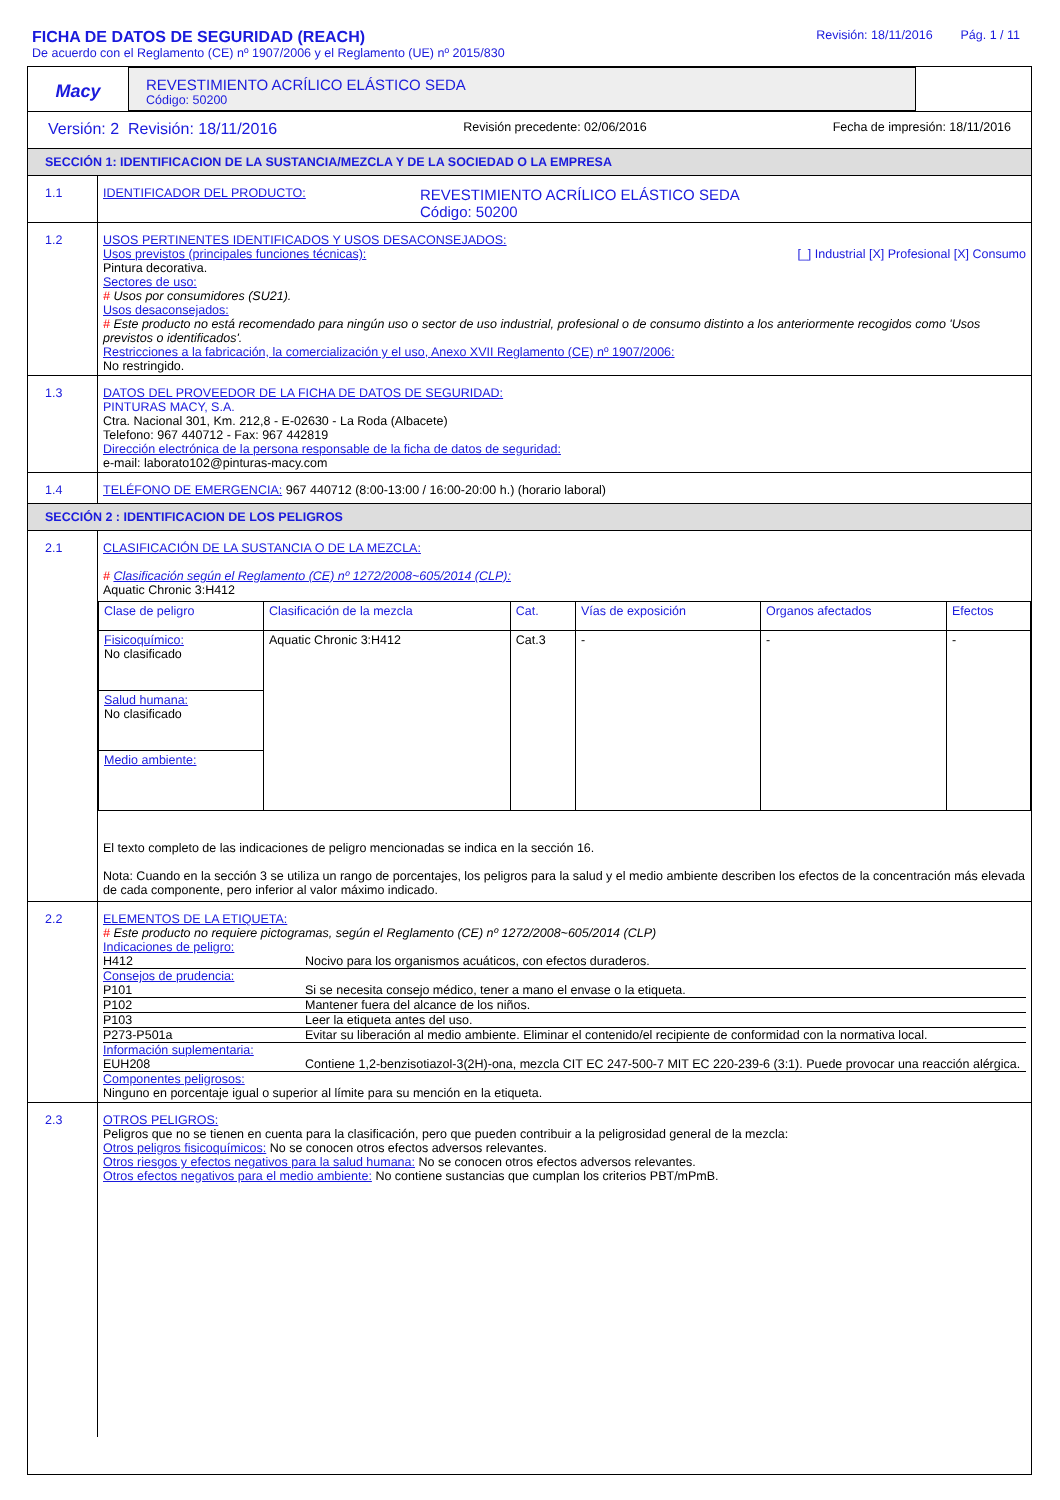FICHA DE DATOS DE SEGURIDAD (REACH) Revisión: 18/11/2016 Pág. 1 / 11
De acuerdo con el Reglamento (CE) nº 1907/2006 y el Reglamento (UE) nº 2015/830
Macy
REVESTIMIENTO ACRÍLICO ELÁSTICO SEDA
Código: 50200
Versión: 2 Revisión: 18/11/2016 Revisión precedente: 02/06/2016 Fecha de impresión: 18/11/2016
SECCIÓN 1: IDENTIFICACION DE LA SUSTANCIA/MEZCLA Y DE LA SOCIEDAD O LA EMPRESA
| 1.1 | IDENTIFICADOR DEL PRODUCTO: REVESTIMIENTO ACRÍLICO ELÁSTICO SEDA Código: 50200 |
| 1.2 | USOS PERTINENTES IDENTIFICADOS Y USOS DESACONSEJADOS: Usos previstos (principales funciones técnicas): [_] Industrial [X] Profesional [X] Consumo Pintura decorativa. Sectores de uso: # Usos por consumidores (SU21). Usos desaconsejados: # Este producto no está recomendado para ningún uso o sector de uso industrial, profesional o de consumo distinto a los anteriormente recogidos como 'Usos previstos o identificados'. Restricciones a la fabricación, la comercialización y el uso, Anexo XVII Reglamento (CE) nº 1907/2006: No restringido. |
| 1.3 | DATOS DEL PROVEEDOR DE LA FICHA DE DATOS DE SEGURIDAD: PINTURAS MACY, S.A. Ctra. Nacional 301, Km. 212,8 - E-02630 - La Roda (Albacete) Telefono: 967 440712 - Fax: 967 442819 Dirección electrónica de la persona responsable de la ficha de datos de seguridad: e-mail: laborato102@pinturas-macy.com |
| 1.4 | TELÉFONO DE EMERGENCIA: 967 440712 (8:00-13:00 / 16:00-20:00 h.) (horario laboral) |
SECCIÓN 2 : IDENTIFICACION DE LOS PELIGROS
| 2.1 | CLASIFICACIÓN DE LA SUSTANCIA O DE LA MEZCLA: # Clasificación según el Reglamento (CE) nº 1272/2008~605/2014 (CLP): Aquatic Chronic 3:H412 / Clase de peligro / Clasificación de la mezcla / Cat. / Vías de exposición / Organos afectados / Efectos / / Fisicoquímico: No clasificado / Aquatic Chronic 3:H412 / Cat.3 / - / - / - / / Salud humana: No clasificado / / / / / / / Medio ambiente: / / / / / / El texto completo de las indicaciones de peligro mencionadas se indica en la sección 16. Nota: Cuando en la sección 3 se utiliza un rango de porcentajes, los peligros para la salud y el medio ambiente describen los efectos de la concentración más elevada de cada componente, pero inferior al valor máximo indicado. |
| 2.2 | ELEMENTOS DE LA ETIQUETA: # Este producto no requiere pictogramas, según el Reglamento (CE) nº 1272/2008~605/2014 (CLP) Indicaciones de peligro: / H412 / Nocivo para los organismos acuáticos, con efectos duraderos. / Consejos de prudencia: / P101 / Si se necesita consejo médico, tener a mano el envase o la etiqueta. / / P102 / Mantener fuera del alcance de los niños. / / P103 / Leer la etiqueta antes del uso. / / P273-P501a / Evitar su liberación al medio ambiente. Eliminar el contenido/el recipiente de conformidad con la normativa local. / Información suplementaria: / EUH208 / Contiene 1,2-benzisotiazol-3(2H)-ona, mezcla CIT EC 247-500-7 MIT EC 220-239-6 (3:1). Puede provocar una reacción alérgica. / Componentes peligrosos: Ninguno en porcentaje igual o superior al límite para su mención en la etiqueta. |
| 2.3 | OTROS PELIGROS: Peligros que no se tienen en cuenta para la clasificación, pero que pueden contribuir a la peligrosidad general de la mezcla: Otros peligros fisicoquímicos: No se conocen otros efectos adversos relevantes. Otros riesgos y efectos negativos para la salud humana: No se conocen otros efectos adversos relevantes. Otros efectos negativos para el medio ambiente: No contiene sustancias que cumplan los criterios PBT/mPmB. |